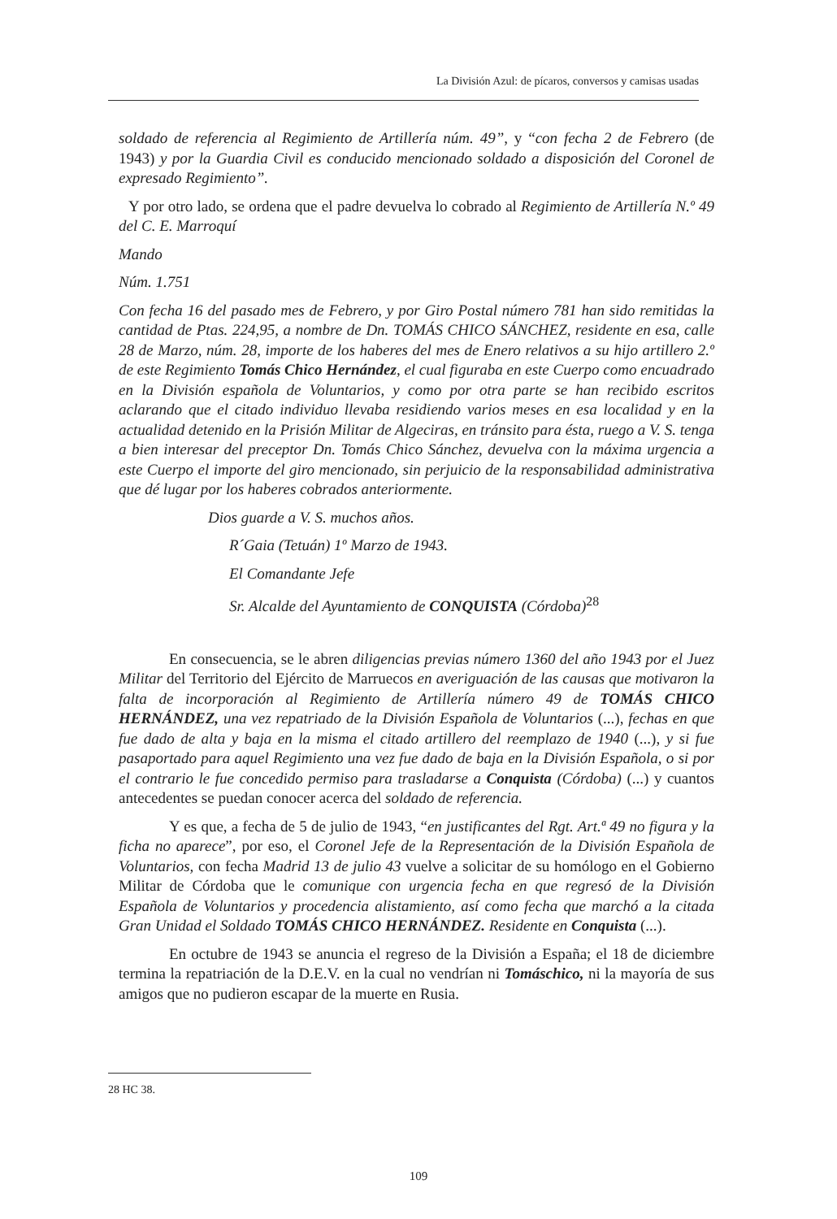La División Azul: de pícaros, conversos y camisas usadas
soldado de referencia al Regimiento de Artillería núm. 49”, y “con fecha 2 de Febrero (de 1943) y por la Guardia Civil es conducido mencionado soldado a disposición del Coronel de expresado Regimiento”.
Y por otro lado, se ordena que el padre devuelva lo cobrado al Regimiento de Artillería N.º 49 del C. E. Marroquí
Mando
Núm. 1.751
Con fecha 16 del pasado mes de Febrero, y por Giro Postal número 781 han sido remitidas la cantidad de Ptas. 224,95, a nombre de Dn. TOMÁS CHICO SÁNCHEZ, residente en esa, calle 28 de Marzo, núm. 28, importe de los haberes del mes de Enero relativos a su hijo artillero 2.º de este Regimiento Tomás Chico Hernández, el cual figuraba en este Cuerpo como encuadrado en la División española de Voluntarios, y como por otra parte se han recibido escritos aclarando que el citado individuo llevaba residiendo varios meses en esa localidad y en la actualidad detenido en la Prisión Militar de Algeciras, en tránsito para ésta, ruego a V. S. tenga a bien interesar del preceptor Dn. Tomás Chico Sánchez, devuelva con la máxima urgencia a este Cuerpo el importe del giro mencionado, sin perjuicio de la responsabilidad administrativa que dé lugar por los haberes cobrados anteriormente.
Dios guarde a V. S. muchos años.
R´Gaia (Tetuán) 1º Marzo de 1943.
El Comandante Jefe
Sr. Alcalde del Ayuntamiento de CONQUISTA (Córdoba)<sup>28</sup>
En consecuencia, se le abren diligencias previas número 1360 del año 1943 por el Juez Militar del Territorio del Ejército de Marruecos en averiguación de las causas que motivaron la falta de incorporación al Regimiento de Artillería número 49 de TOMÁS CHICO HERNÁNDEZ, una vez repatriado de la División Española de Voluntarios (...), fechas en que fue dado de alta y baja en la misma el citado artillero del reemplazo de 1940 (...), y si fue pasaportado para aquel Regimiento una vez fue dado de baja en la División Española, o si por el contrario le fue concedido permiso para trasladarse a Conquista (Córdoba) (...) y cuantos antecedentes se puedan conocer acerca del soldado de referencia.
Y es que, a fecha de 5 de julio de 1943, “en justificantes del Rgt. Art.ª 49 no figura y la ficha no aparece”, por eso, el Coronel Jefe de la Representación de la División Española de Voluntarios, con fecha Madrid 13 de julio 43 vuelve a solicitar de su homólogo en el Gobierno Militar de Córdoba que le comunique con urgencia fecha en que regresó de la División Española de Voluntarios y procedencia alistamiento, así como fecha que marchó a la citada Gran Unidad el Soldado TOMÁS CHICO HERNÁNDEZ. Residente en Conquista (...).
En octubre de 1943 se anuncia el regreso de la División a España; el 18 de diciembre termina la repatriación de la D.E.V. en la cual no vendrían ni Tomáschico, ni la mayoría de sus amigos que no pudieron escapar de la muerte en Rusia.
28 HC 38.
109